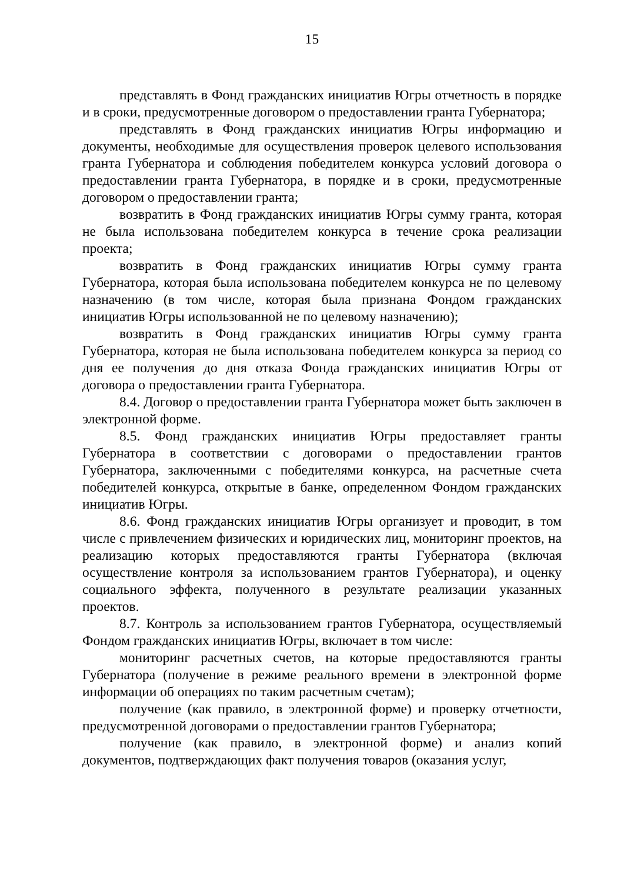15
представлять в Фонд гражданских инициатив Югры отчетность в порядке и в сроки, предусмотренные договором о предоставлении гранта Губернатора;
представлять в Фонд гражданских инициатив Югры информацию и документы, необходимые для осуществления проверок целевого использования гранта Губернатора и соблюдения победителем конкурса условий договора о предоставлении гранта Губернатора, в порядке и в сроки, предусмотренные договором о предоставлении гранта;
возвратить в Фонд гражданских инициатив Югры сумму гранта, которая не была использована победителем конкурса в течение срока реализации проекта;
возвратить в Фонд гражданских инициатив Югры сумму гранта Губернатора, которая была использована победителем конкурса не по целевому назначению (в том числе, которая была признана Фондом гражданских инициатив Югры использованной не по целевому назначению);
возвратить в Фонд гражданских инициатив Югры сумму гранта Губернатора, которая не была использована победителем конкурса за период со дня ее получения до дня отказа Фонда гражданских инициатив Югры от договора о предоставлении гранта Губернатора.
8.4. Договор о предоставлении гранта Губернатора может быть заключен в электронной форме.
8.5. Фонд гражданских инициатив Югры предоставляет гранты Губернатора в соответствии с договорами о предоставлении грантов Губернатора, заключенными с победителями конкурса, на расчетные счета победителей конкурса, открытые в банке, определенном Фондом гражданских инициатив Югры.
8.6. Фонд гражданских инициатив Югры организует и проводит, в том числе с привлечением физических и юридических лиц, мониторинг проектов, на реализацию которых предоставляются гранты Губернатора (включая осуществление контроля за использованием грантов Губернатора), и оценку социального эффекта, полученного в результате реализации указанных проектов.
8.7. Контроль за использованием грантов Губернатора, осуществляемый Фондом гражданских инициатив Югры, включает в том числе:
мониторинг расчетных счетов, на которые предоставляются гранты Губернатора (получение в режиме реального времени в электронной форме информации об операциях по таким расчетным счетам);
получение (как правило, в электронной форме) и проверку отчетности, предусмотренной договорами о предоставлении грантов Губернатора;
получение (как правило, в электронной форме) и анализ копий документов, подтверждающих факт получения товаров (оказания услуг,